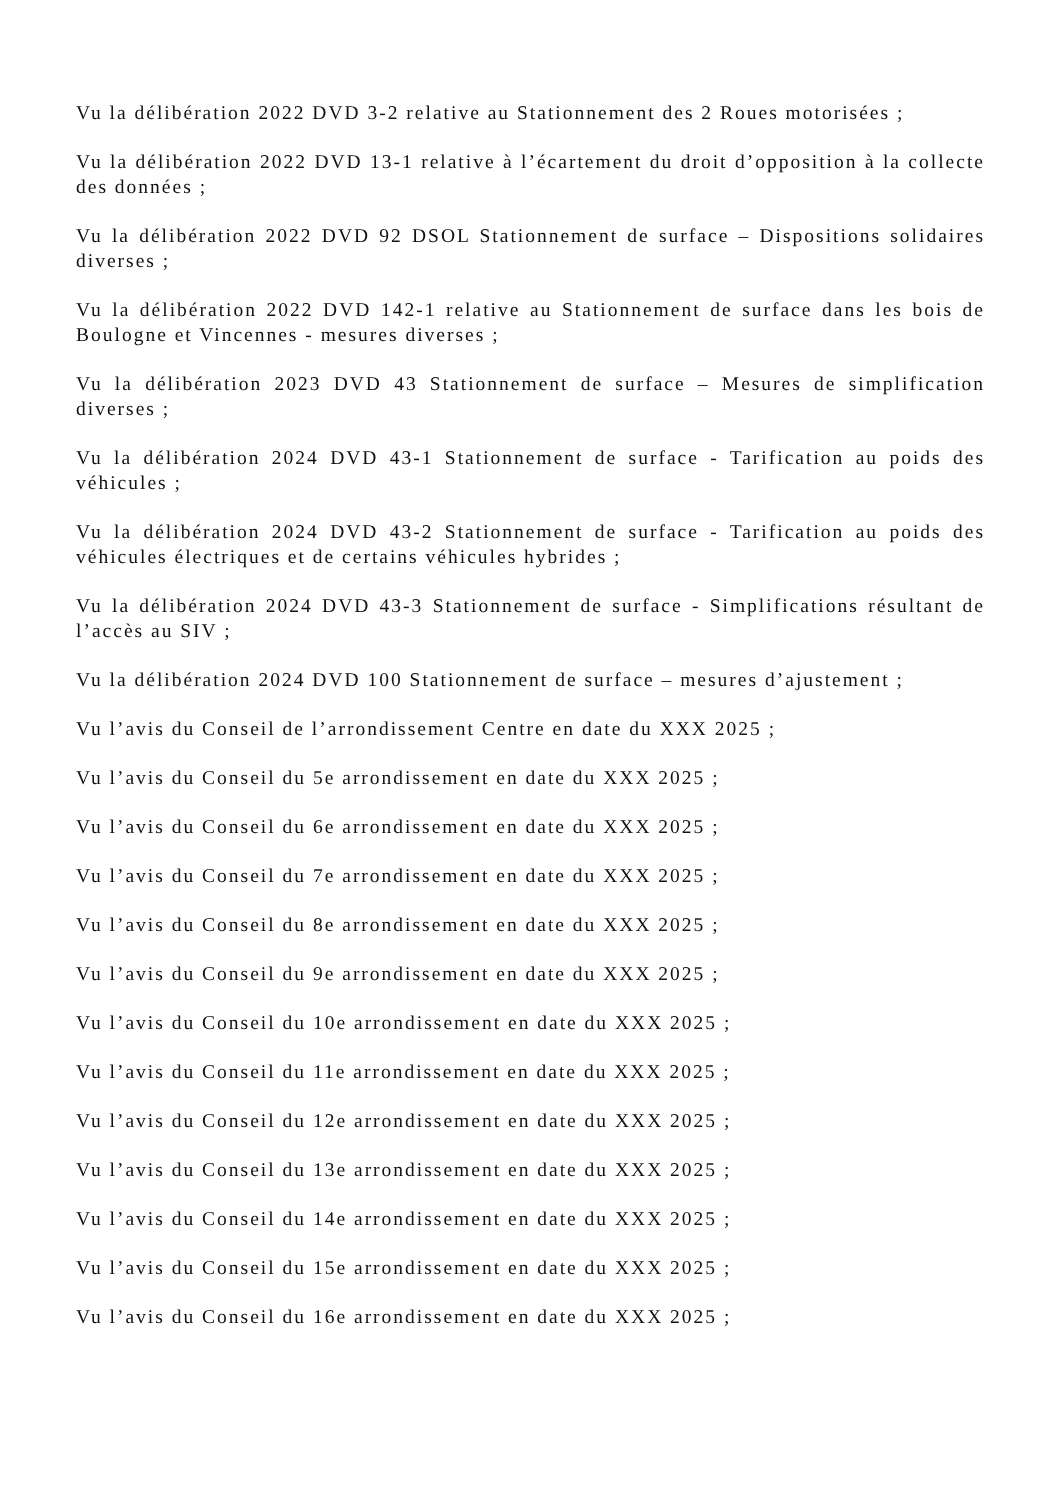Vu la délibération 2022 DVD 3-2 relative au Stationnement des 2 Roues motorisées ;
Vu la délibération 2022 DVD 13-1 relative à l’écartement du droit d’opposition à la collecte des données ;
Vu la délibération 2022 DVD 92 DSOL Stationnement de surface – Dispositions solidaires diverses ;
Vu la délibération 2022 DVD 142-1 relative au Stationnement de surface dans les bois de Boulogne et Vincennes - mesures diverses ;
Vu la délibération 2023 DVD 43 Stationnement de surface – Mesures de simplification diverses ;
Vu la délibération 2024 DVD 43-1 Stationnement de surface - Tarification au poids des véhicules ;
Vu la délibération 2024 DVD 43-2 Stationnement de surface - Tarification au poids des véhicules électriques et de certains véhicules hybrides ;
Vu la délibération 2024 DVD 43-3 Stationnement de surface - Simplifications résultant de l’accès au SIV ;
Vu la délibération 2024 DVD 100 Stationnement de surface – mesures d’ajustement ;
Vu l’avis du Conseil de l’arrondissement Centre en date du XXX 2025 ;
Vu l’avis du Conseil du 5e arrondissement en date du XXX 2025 ;
Vu l’avis du Conseil du 6e arrondissement en date du XXX 2025 ;
Vu l’avis du Conseil du 7e arrondissement en date du XXX 2025 ;
Vu l’avis du Conseil du 8e arrondissement en date du XXX 2025 ;
Vu l’avis du Conseil du 9e arrondissement en date du XXX 2025 ;
Vu l’avis du Conseil du 10e arrondissement en date du XXX 2025 ;
Vu l’avis du Conseil du 11e arrondissement en date du XXX 2025 ;
Vu l’avis du Conseil du 12e arrondissement en date du XXX 2025 ;
Vu l’avis du Conseil du 13e arrondissement en date du XXX 2025 ;
Vu l’avis du Conseil du 14e arrondissement en date du XXX 2025 ;
Vu l’avis du Conseil du 15e arrondissement en date du XXX 2025 ;
Vu l’avis du Conseil du 16e arrondissement en date du XXX 2025 ;